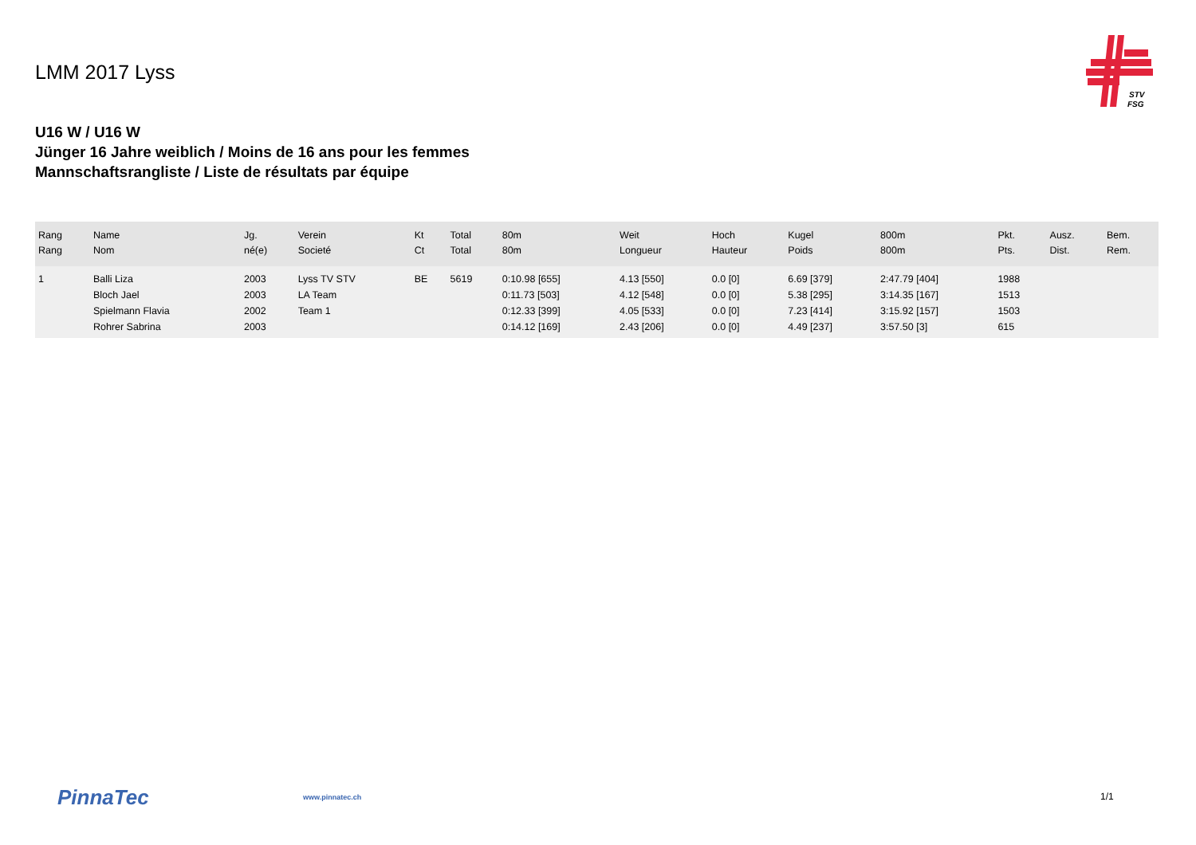LMM 2017 Lyss
STV
FSG
U16 W / U16 W
Jünger 16 Jahre weiblich / Moins de 16 ans pour les femmes
Mannschaftsrangliste / Liste de résultats par équipe
| Rang Rang | Name Nom | Jg. né(e) | Verein Societé | Kt Ct | Total Total | 80m 80m | Weit Longueur | Hoch Hauteur | Kugel Poids | 800m 800m | Pkt. Pts. | Ausz. Dist. | Bem. Rem. |
| --- | --- | --- | --- | --- | --- | --- | --- | --- | --- | --- | --- | --- | --- |
| 1 | Balli Liza | 2003 | Lyss TV STV | BE | 5619 | 0:10.98 [655] | 4.13 [550] | 0.0 [0] | 6.69 [379] | 2:47.79 [404] | 1988 | | |
| | Bloch Jael | 2003 | LA Team | | | 0:11.73 [503] | 4.12 [548] | 0.0 [0] | 5.38 [295] | 3:14.35 [167] | 1513 | | |
| | Spielmann Flavia | 2002 | Team 1 | | | 0:12.33 [399] | 4.05 [533] | 0.0 [0] | 7.23 [414] | 3:15.92 [157] | 1503 | | |
| | Rohrer Sabrina | 2003 | | | | 0:14.12 [169] | 2.43 [206] | 0.0 [0] | 4.49 [237] | 3:57.50 [3] | 615 | | |
PinnaTec www.pinnatec.ch 1/1